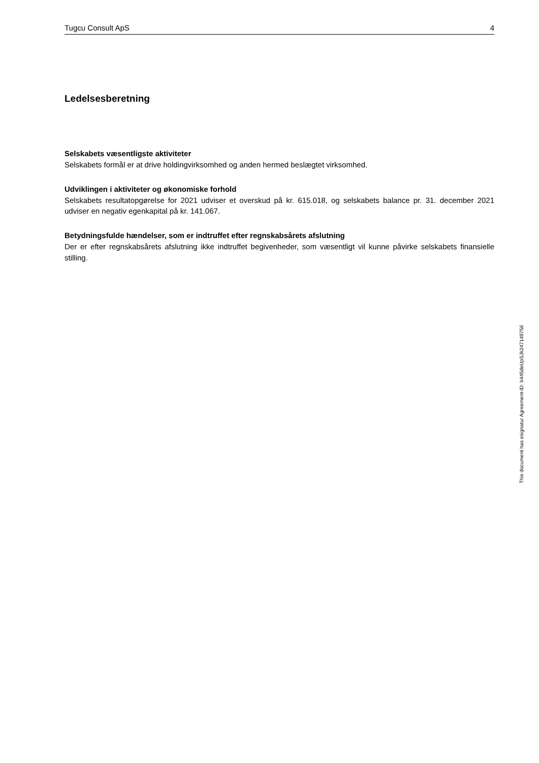Tugcu Consult ApS 4
Ledelsesberetning
Selskabets væsentligste aktiviteter
Selskabets formål er at drive holdingvirksomhed og anden hermed beslægtet virksomhed.
Udviklingen i aktiviteter og økonomiske forhold
Selskabets resultatopgørelse for 2021 udviser et overskud på kr. 615.018, og selskabets balance pr. 31. december 2021 udviser en negativ egenkapital på kr. 141.067.
Betydningsfulde hændelser, som er indtruffet efter regnskabsårets afslutning
Der er efter regnskabsårets afslutning ikke indtruffet begivenheder, som væsentligt vil kunne påvirke selskabets finansielle stilling.
This document has esignatur Agreement-ID: b445deUpSJk247149756